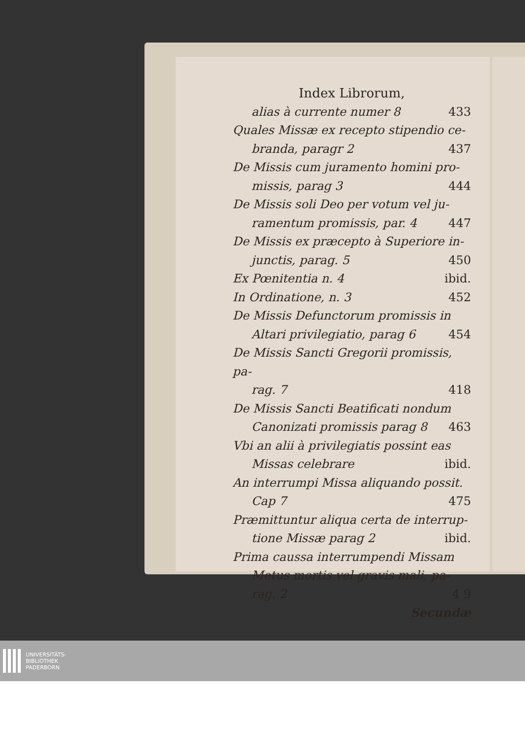Index Librorum,
alias à currente numer 8 433
Quales Missæ ex recepto stipendio ce-
branda, paragr 2 437
De Missis cum juramento homini pro-
missis, parag 3 444
De Missis soli Deo per votum vel ju-
ramentum promissis, par. 4 447
De Missis ex præcepto à Superiore in-
junctis, parag. 5 450
Ex Pœnitentia n. 4 ibid.
In Ordinatione, n. 3 452
De Missis Defunctorum promissis in
Altari privilegiatio, parag 6 454
De Missis Sancti Gregorii promissis, pa-
rag. 7 418
De Missis Sancti Beatificati nondum
Canonizati promissis parag 8 463
Vbi an alii à privilegiatis possint eas
Missas celebrare ibid.
An interrumpi Missa aliquando possit.
Cap 7 475
Præmittuntur aliqua certa de interrup-
tione Missæ parag 2 ibid.
Prima caussa interrumpendi Missam
Metus mortis vel gravis mali, pa-
rag. 2 4 9
Secundæ
UNIVERSITÄTS-
BIBLIOTHEK
PADERBORN